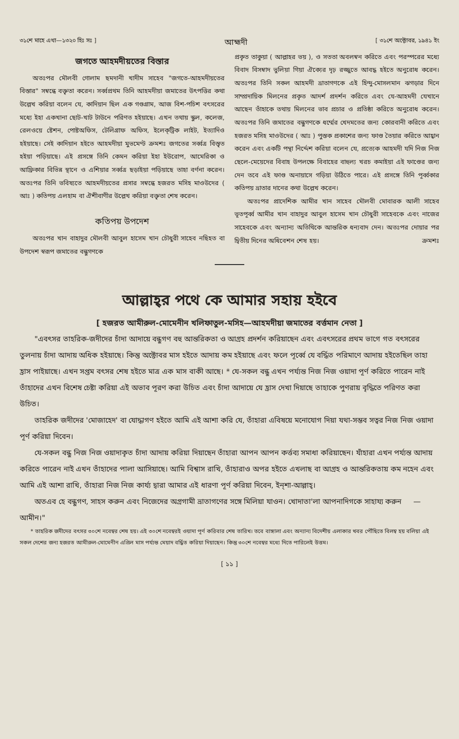৩১শে মাহে এখা—১৩২০ হিঃ সঃ ] আহ্মদী [ ৩১শে অক্টোবর, ১৯৪১ ইং
জগতে আহমদীয়তের বিস্তার
অতঃপর মৌলবী গোলাম ছমদানী খাদীম সাহেব "জগতে-আহমদীয়তের বিস্তার" সম্বন্ধে বক্তৃতা করেন। সর্ব্বপ্রথম তিনি আহমদীয়া জমাতের উৎপত্তির কথা উল্লেখ করিয়া বলেন যে, কাদিয়ান ছিল এক গণ্ডগ্রাম, আজ বিশ-পচিশ বৎসরের মধ্যে ইহা একখানা ছোট-খাট টাউনে পরিণত হইয়াছে। এখন তথায় স্কুল, কলেজ, রেলওয়ে ষ্টেশন, পোষ্টঅফিস, টেলিগ্রাফ অফিস, ইলেক্‌ট্রিক লাইট, ইত্যাদিও হইয়াছে। সেই কাদিয়ান হইতে আহমদীয়া মুভমেণ্ট ক্রমশঃ জগতের সর্ব্বত্র বিস্তৃত হইয়া পড়িয়াছে। এই প্রসঙ্গে তিনি কেমন করিয়া ইহা ইউরোপ, আমেরিকা ও আফ্রিকার বিভিন্ন স্থানে ও এশিয়ার সর্ব্বত্র ছড়াইয়া পড়িয়াছে তাহা বর্ণনা করেন। অতঃপর তিনি ভবিষ্যতে আহমদীয়তের প্রসার সম্বন্ধে হজরত মসিহ মাওউদের ( আঃ ) কতিপয় এলহাম বা ঐশীবাণীর উল্লেখ করিয়া বক্তৃতা শেষ করেন।
কতিপয় উপদেশ
অতঃপর খান বাহাদুর মৌলবী আবুল হাসেম খান চৌধুরী সাহেব নছিহত বা উপদেশ স্বরূপ জমাতের বন্ধুগণকে
প্রকৃত তাকুয়া ( আল্লাহর ভয় ), ও সততা অবলম্বন করিতে এবং পরস্পরের মধ্যে বিবাদ বিসম্বাদ ভুলিয়া গিয়া ঐক্যের দৃঢ় রজ্জুতে আবদ্ধ হইতে অনুরোধ করেন। অতঃপর তিনি সকল আহমদী ভ্রাতাগণকে এই হিন্দু-মোসলমান ঝগড়ার দিনে সাম্প্রদায়িক মিলনের প্রকৃত আদর্শ প্রদর্শন করিতে এবং যে-আহমদী যেখানে আছেন তাঁহাকে তথায় মিলনের ভাব প্রচার ও প্রতিষ্ঠা করিতে অনুরোধ করেন। অতঃপর তিনি জমাতের বন্ধুগণকে ধর্ম্মের খেদমতের জন্য কোরবানী করিতে এবং হজরত মসিহ মাওউদের ( আঃ ) পুস্তক প্রকাশের জন্য ফাণ্ড তৈয়ার করিতে আহ্বান করেন এবং একটি পন্থা নির্দ্দেশ করিয়া বলেন যে, প্রত্যেক আহমদী যদি নিজ নিজ ছেলে-মেয়েদের বিবাহ উপলক্ষে বিবাহের বাহুল্য খরচ কমাইয়া এই ফাণ্ডের জন্য দেন তবে এই ফাণ্ড অনায়াসে গড়িয়া উঠিতে পারে। এই প্রসঙ্গে তিনি পূর্ব্বকার কতিপয় ভ্রাতার দানের কথা উল্লেখ করেন।
অতঃপর প্রাদেশিক আমীর খান সাহেব মৌলবী মোবারক আলী সাহেব ভূতপূর্ব্ব আমীর খান বাহাদুর আবুল হাসেম খান চৌধুরী সাহেবকে এবং নাজের সাহেবকে এবং অন্যান্য অতিথিকে আন্তরিক ধন্যবাদ দেন। অতঃপর দোয়ার পর দ্বিতীয় দিনের অধিবেশন শেষ হয়। ক্রমশঃ
আল্লাহ্‌র পথে কে আমার সহায় হইবে
[ হজরত আমীরুল-মোমেনীন খলিফাতুল-মসিহ—আহমদীয়া জমাতের বর্ত্তমান নেতা ]
"এবৎসর তাহরিক-জদীদের চাঁদা আদায়ে বন্ধুগণ বহু আন্তরিকতা ও আগ্রহ প্রদর্শন করিয়াছেন এবং এবৎসরের প্রথম ভাগে গত বৎসরের তুলনায় চাঁদা আদায় অধিক হইয়াছে। কিন্তু অক্টোবর মাস হইতে আদায় কম হইয়াছে এবং ফলে পূর্ব্বে যে বর্দ্ধিত পরিমাণে আদায় হইতেছিল তাহা হ্রাস পাইয়াছে। এখন সপ্তম বৎসর শেষ হইতে মাত্র এক মাস বাকী আছে। * যে-সকল বন্ধু এখন পর্য্যন্ত নিজ নিজ ওয়াদা পূর্ণ করিতে পারেন নাই তাঁহাদের এখন বিশেষ চেষ্টা করিয়া এই অভাব পূরণ করা উচিত এবং চাঁদা আদায়ে যে হ্রাস দেখা দিয়াছে তাহাকে পুণরায় বৃদ্ধিতে পরিণত করা উচিত।
তাহরিক জদীদের 'মোজাহেদ' বা যোদ্ধাগণ হইতে আমি এই আশা করি যে, তাঁহারা এবিষয়ে মনোযোগ দিয়া যথা-সম্ভব সত্বর নিজ নিজ ওয়াদা পূর্ণ করিয়া দিবেন।
যে-সকল বন্ধু নিজ নিজ ওয়াদাকৃত চাঁদা আদায় করিয়া দিয়াছেন তাঁহারা আপন আপন কর্ত্তব্য সমাধা করিয়াছেন। যাঁহারা এখন পর্য্যন্ত আদায় করিতে পারেন নাই এখন তাঁহাদের পালা আসিয়াছে। আমি বিশ্বাস রাখি, তাঁহারাও অপর হইতে এখলাছ বা আগ্রহ ও আন্তরিকতায় কম নহেন এবং আমি এই আশা রাখি, তাঁহারা নিজ নিজ কার্য্য দ্বারা আমার এই ধারণা পূর্ণ করিয়া দিবেন, ইন্‌শা-আল্লাহ্‌।
অতএব হে বন্ধুগণ, সাহস করুন এবং নিজেদের অগ্রগামী ভ্রাতাগণের সঙ্গে মিলিয়া যাওন। খোদাতা'লা আপনাদিগকে সাহায্য করুন —আমীন।"
* তাহরিক জদীদের বৎসর ৩০শে নবেম্বর শেষ হয়। এই ৩০শে নবেম্বরই ওয়াদা পূর্ণ করিবার শেষ তারিখ। তবে বাঙ্গালা এবং অন্যান্য বিদেশীয় এলাকার খবর পৌঁছিতে বিলম্ব হয় বলিয়া এই সকল দেশের জন্য হজরত আমীরুল-মোমেনীন এপ্রিল মাস পর্য্যন্ত মেয়াদ বর্দ্ধিত করিয়া দিয়াছেন। কিন্তু ৩০শে নবেম্বর মধ্যে দিতে পারিলেই উত্তম।
[ ১১ ]